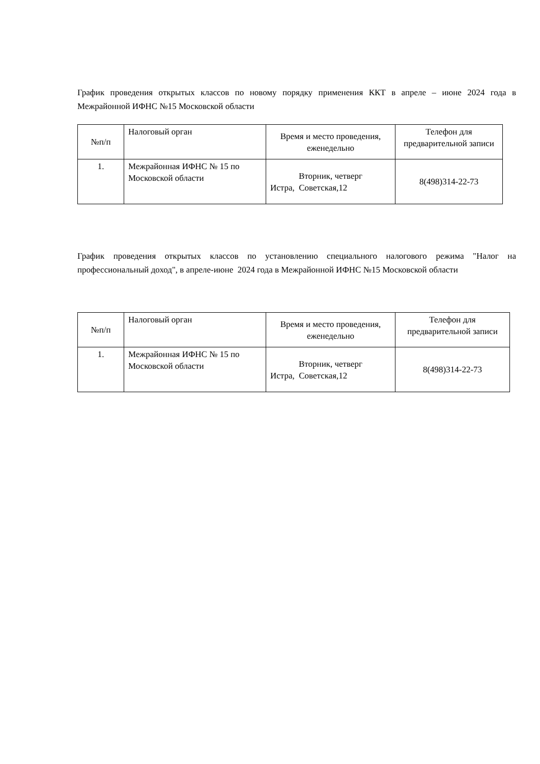График проведения открытых классов по новому порядку применения ККТ в апреле – июне 2024 года в Межрайонной ИФНС №15 Московской области
| №п/п | Налоговый орган | Время и место проведения, еженедельно | Телефон для предварительной записи |
| 1. | Межрайонная ИФНС № 15 по Московской области | Вторник, четверг Истра, Советская,12 | 8(498)314-22-73 |
График проведения открытых классов по установлению специального налогового режима "Налог на профессиональный доход", в апреле-июне 2024 года в Межрайонной ИФНС №15 Московской области
| №п/п | Налоговый орган | Время и место проведения, еженедельно | Телефон для предварительной записи |
| 1. | Межрайонная ИФНС № 15 по Московской области | Вторник, четверг Истра, Советская,12 | 8(498)314-22-73 |